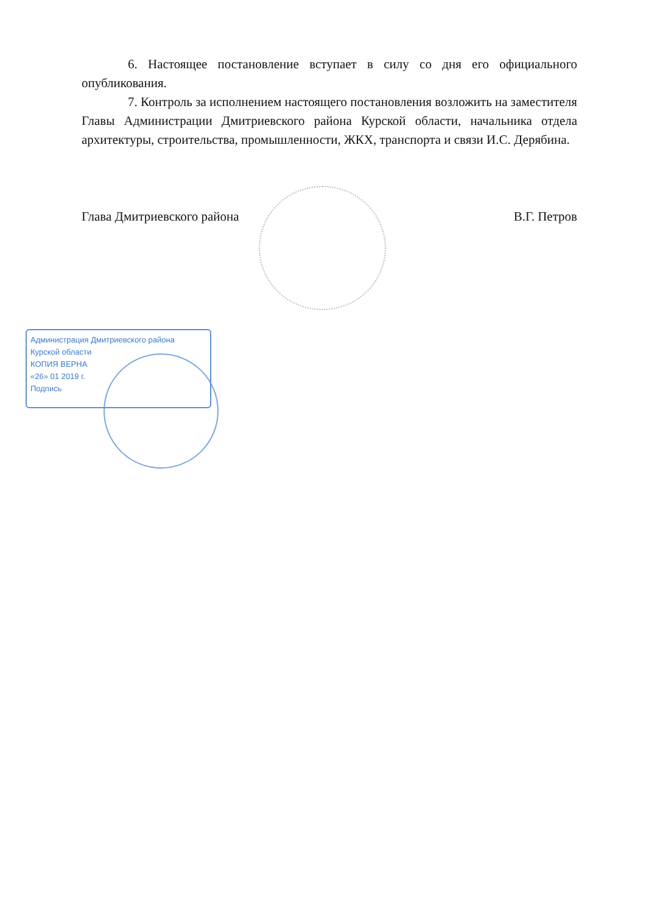6. Настоящее постановление вступает в силу со дня его официального опубликования.
7. Контроль за исполнением настоящего постановления возложить на заместителя Главы Администрации Дмитриевского района Курской области, начальника отдела архитектуры, строительства, промышленности, ЖКХ, транспорта и связи И.С. Дерябина.
Глава Дмитриевского района В.Г. Петров
Администрация Дмитриевского района
Курской области
КОПИЯ ВЕРНА
«26» 01 2019 г.
Подпись